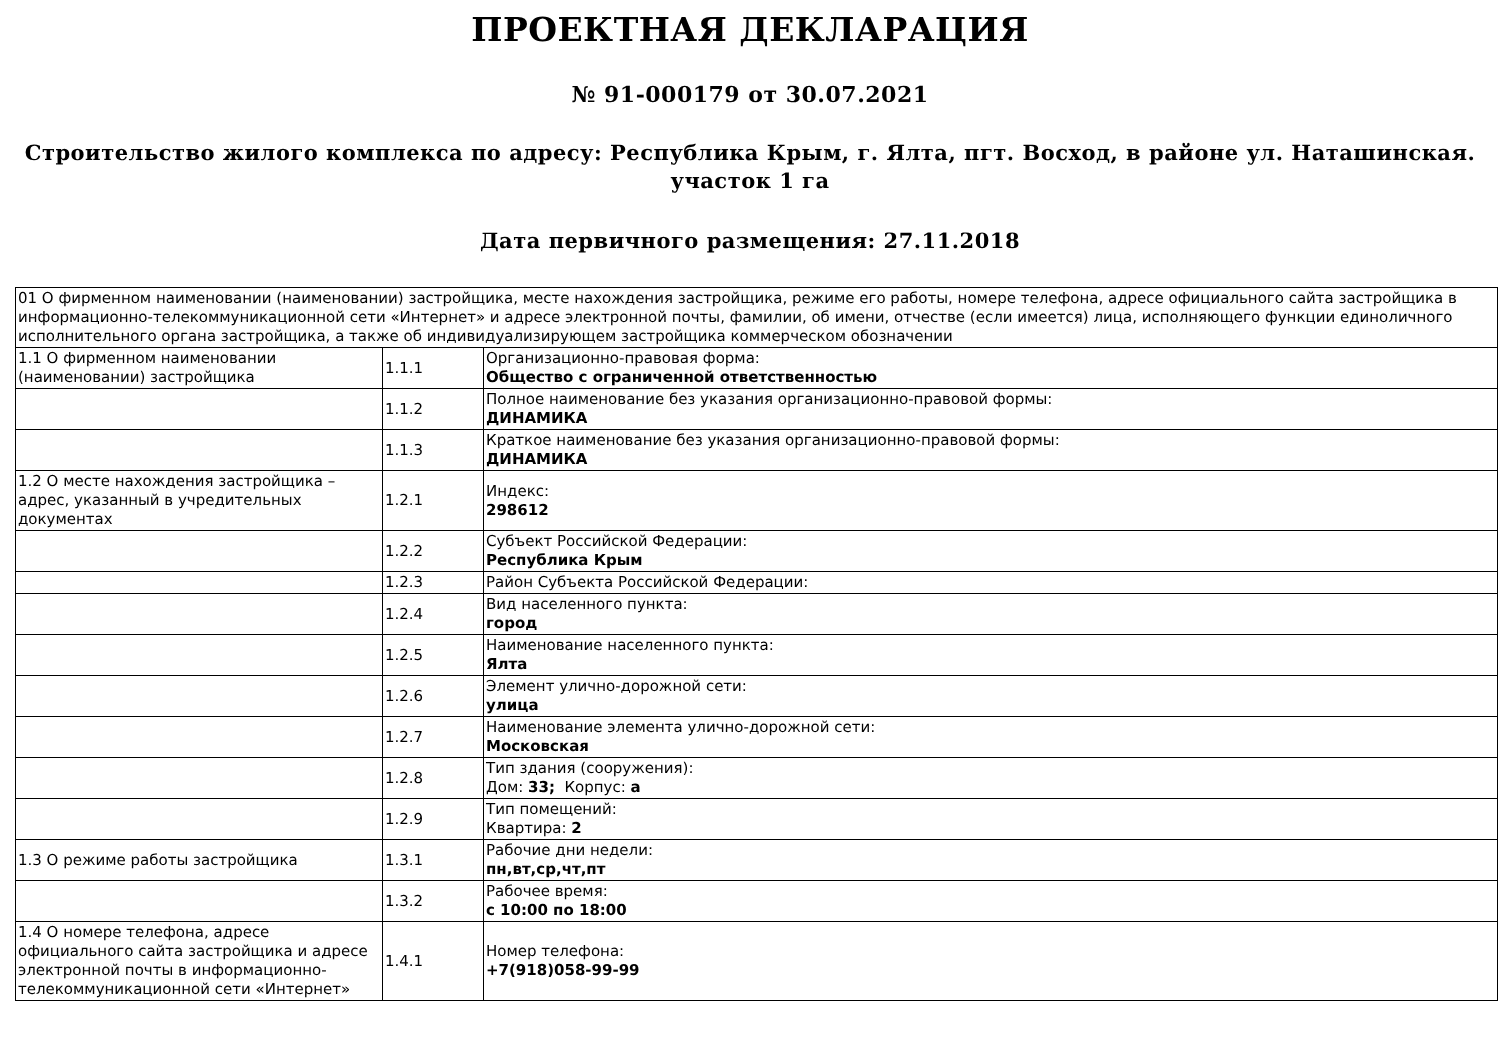ПРОЕКТНАЯ ДЕКЛАРАЦИЯ
№ 91-000179 от 30.07.2021
Строительство жилого комплекса по адресу: Республика Крым, г. Ялта, пгт. Восход, в районе ул. Наташинская. участок 1 га
Дата первичного размещения: 27.11.2018
| 01 О фирменном наименовании (наименовании) застройщика, месте нахождения застройщика, режиме его работы, номере телефона, адресе официального сайта застройщика в информационно-телекоммуникационной сети «Интернет» и адресе электронной почты, фамилии, об имени, отчестве (если имеется) лица, исполняющего функции единоличного исполнительного органа застройщика, а также об индивидуализирующем застройщика коммерческом обозначении | | |
| 1.1 О фирменном наименовании (наименовании) застройщика | 1.1.1 | Организационно-правовая форма: Общество с ограниченной ответственностью |
| | 1.1.2 | Полное наименование без указания организационно-правовой формы: ДИНАМИКА |
| | 1.1.3 | Краткое наименование без указания организационно-правовой формы: ДИНАМИКА |
| 1.2 О месте нахождения застройщика – адрес, указанный в учредительных документах | 1.2.1 | Индекс: 298612 |
| | 1.2.2 | Субъект Российской Федерации: Республика Крым |
| | 1.2.3 | Район Субъекта Российской Федерации: |
| | 1.2.4 | Вид населенного пункта: город |
| | 1.2.5 | Наименование населенного пункта: Ялта |
| | 1.2.6 | Элемент улично-дорожной сети: улица |
| | 1.2.7 | Наименование элемента улично-дорожной сети: Московская |
| | 1.2.8 | Тип здания (сооружения): Дом: 33; Корпус: а |
| | 1.2.9 | Тип помещений: Квартира: 2 |
| 1.3 О режиме работы застройщика | 1.3.1 | Рабочие дни недели: пн,вт,ср,чт,пт |
| | 1.3.2 | Рабочее время: с 10:00 по 18:00 |
| 1.4 О номере телефона, адресе официального сайта застройщика и адресе электронной почты в информационно-телекоммуникационной сети «Интернет» | 1.4.1 | Номер телефона: +7(918)058-99-99 |